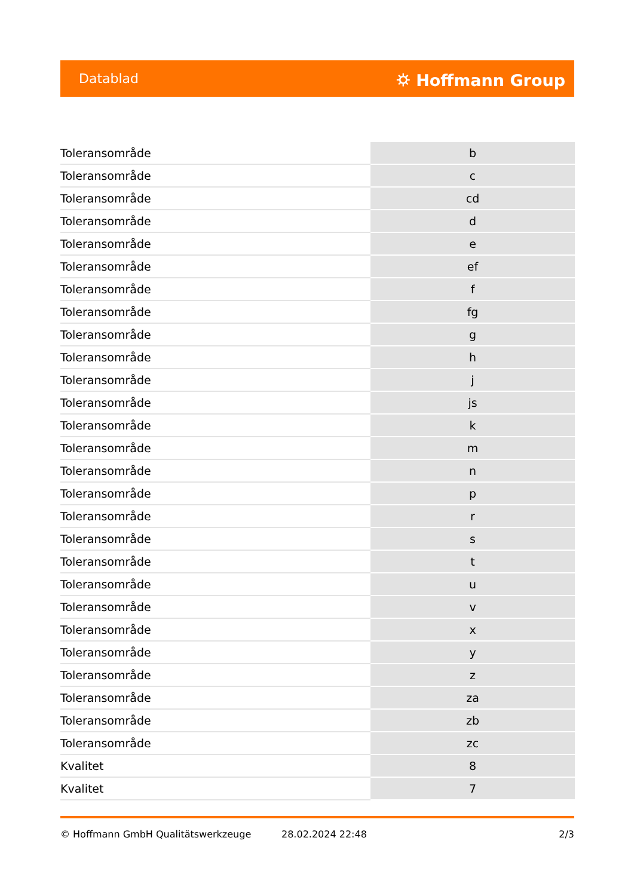Datablad ⛭ Hoffmann Group
| Toleransområde | b |
| Toleransområde | c |
| Toleransområde | cd |
| Toleransområde | d |
| Toleransområde | e |
| Toleransområde | ef |
| Toleransområde | f |
| Toleransområde | fg |
| Toleransområde | g |
| Toleransområde | h |
| Toleransområde | j |
| Toleransområde | js |
| Toleransområde | k |
| Toleransområde | m |
| Toleransområde | n |
| Toleransområde | p |
| Toleransområde | r |
| Toleransområde | s |
| Toleransområde | t |
| Toleransområde | u |
| Toleransområde | v |
| Toleransområde | x |
| Toleransområde | y |
| Toleransområde | z |
| Toleransområde | za |
| Toleransområde | zb |
| Toleransområde | zc |
| Kvalitet | 8 |
| Kvalitet | 7 |
© Hoffmann GmbH Qualitätswerkzeuge 28.02.2024 22:48 2/3